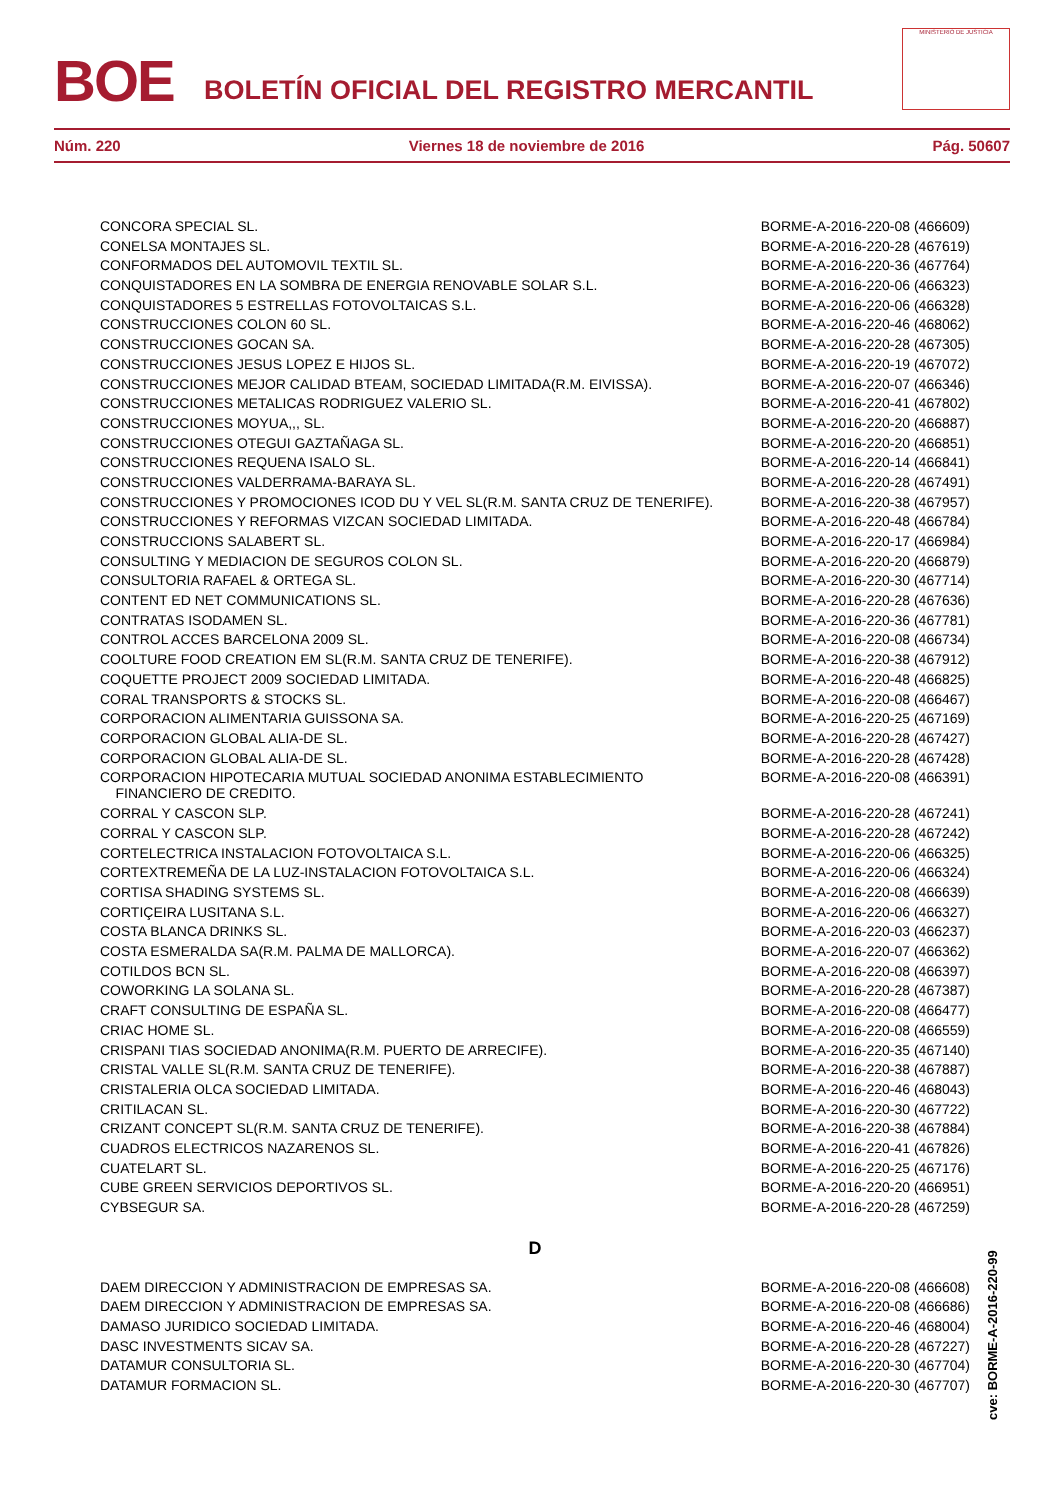BOE
BOLETÍN OFICIAL DEL REGISTRO MERCANTIL
MINISTERIO DE JUSTICIA
Núm. 220 Viernes 18 de noviembre de 2016 Pág. 50607
| CONCORA SPECIAL SL. | BORME-A-2016-220-08 (466609) |
| CONELSA MONTAJES SL. | BORME-A-2016-220-28 (467619) |
| CONFORMADOS DEL AUTOMOVIL TEXTIL SL. | BORME-A-2016-220-36 (467764) |
| CONQUISTADORES EN LA SOMBRA DE ENERGIA RENOVABLE SOLAR S.L. | BORME-A-2016-220-06 (466323) |
| CONQUISTADORES 5 ESTRELLAS FOTOVOLTAICAS S.L. | BORME-A-2016-220-06 (466328) |
| CONSTRUCCIONES COLON 60 SL. | BORME-A-2016-220-46 (468062) |
| CONSTRUCCIONES GOCAN SA. | BORME-A-2016-220-28 (467305) |
| CONSTRUCCIONES JESUS LOPEZ E HIJOS SL. | BORME-A-2016-220-19 (467072) |
| CONSTRUCCIONES MEJOR CALIDAD BTEAM, SOCIEDAD LIMITADA(R.M. EIVISSA). | BORME-A-2016-220-07 (466346) |
| CONSTRUCCIONES METALICAS RODRIGUEZ VALERIO SL. | BORME-A-2016-220-41 (467802) |
| CONSTRUCCIONES MOYUA,,, SL. | BORME-A-2016-220-20 (466887) |
| CONSTRUCCIONES OTEGUI GAZTAÑAGA SL. | BORME-A-2016-220-20 (466851) |
| CONSTRUCCIONES REQUENA ISALO SL. | BORME-A-2016-220-14 (466841) |
| CONSTRUCCIONES VALDERRAMA-BARAYA SL. | BORME-A-2016-220-28 (467491) |
| CONSTRUCCIONES Y PROMOCIONES ICOD DU Y VEL SL(R.M. SANTA CRUZ DE TENERIFE). | BORME-A-2016-220-38 (467957) |
| CONSTRUCCIONES Y REFORMAS VIZCAN SOCIEDAD LIMITADA. | BORME-A-2016-220-48 (466784) |
| CONSTRUCCIONS SALABERT SL. | BORME-A-2016-220-17 (466984) |
| CONSULTING Y MEDIACION DE SEGUROS COLON SL. | BORME-A-2016-220-20 (466879) |
| CONSULTORIA RAFAEL & ORTEGA SL. | BORME-A-2016-220-30 (467714) |
| CONTENT ED NET COMMUNICATIONS SL. | BORME-A-2016-220-28 (467636) |
| CONTRATAS ISODAMEN SL. | BORME-A-2016-220-36 (467781) |
| CONTROL ACCES BARCELONA 2009 SL. | BORME-A-2016-220-08 (466734) |
| COOLTURE FOOD CREATION EM SL(R.M. SANTA CRUZ DE TENERIFE). | BORME-A-2016-220-38 (467912) |
| COQUETTE PROJECT 2009 SOCIEDAD LIMITADA. | BORME-A-2016-220-48 (466825) |
| CORAL TRANSPORTS & STOCKS SL. | BORME-A-2016-220-08 (466467) |
| CORPORACION ALIMENTARIA GUISSONA SA. | BORME-A-2016-220-25 (467169) |
| CORPORACION GLOBAL ALIA-DE SL. | BORME-A-2016-220-28 (467427) |
| CORPORACION GLOBAL ALIA-DE SL. | BORME-A-2016-220-28 (467428) |
| CORPORACION HIPOTECARIA MUTUAL SOCIEDAD ANONIMA ESTABLECIMIENTO FINANCIERO DE CREDITO. | BORME-A-2016-220-08 (466391) |
| CORRAL Y CASCON SLP. | BORME-A-2016-220-28 (467241) |
| CORRAL Y CASCON SLP. | BORME-A-2016-220-28 (467242) |
| CORTELECTRICA INSTALACION FOTOVOLTAICA S.L. | BORME-A-2016-220-06 (466325) |
| CORTEXTREMEÑA DE LA LUZ-INSTALACION FOTOVOLTAICA S.L. | BORME-A-2016-220-06 (466324) |
| CORTISA SHADING SYSTEMS SL. | BORME-A-2016-220-08 (466639) |
| CORTIÇEIRA LUSITANA S.L. | BORME-A-2016-220-06 (466327) |
| COSTA BLANCA DRINKS SL. | BORME-A-2016-220-03 (466237) |
| COSTA ESMERALDA SA(R.M. PALMA DE MALLORCA). | BORME-A-2016-220-07 (466362) |
| COTILDOS BCN SL. | BORME-A-2016-220-08 (466397) |
| COWORKING LA SOLANA SL. | BORME-A-2016-220-28 (467387) |
| CRAFT CONSULTING DE ESPAÑA SL. | BORME-A-2016-220-08 (466477) |
| CRIAC HOME SL. | BORME-A-2016-220-08 (466559) |
| CRISPANI TIAS SOCIEDAD ANONIMA(R.M. PUERTO DE ARRECIFE). | BORME-A-2016-220-35 (467140) |
| CRISTAL VALLE SL(R.M. SANTA CRUZ DE TENERIFE). | BORME-A-2016-220-38 (467887) |
| CRISTALERIA OLCA SOCIEDAD LIMITADA. | BORME-A-2016-220-46 (468043) |
| CRITILACAN SL. | BORME-A-2016-220-30 (467722) |
| CRIZANT CONCEPT SL(R.M. SANTA CRUZ DE TENERIFE). | BORME-A-2016-220-38 (467884) |
| CUADROS ELECTRICOS NAZARENOS SL. | BORME-A-2016-220-41 (467826) |
| CUATELART SL. | BORME-A-2016-220-25 (467176) |
| CUBE GREEN SERVICIOS DEPORTIVOS SL. | BORME-A-2016-220-20 (466951) |
| CYBSEGUR SA. | BORME-A-2016-220-28 (467259) |
| D | |
| DAEM DIRECCION Y ADMINISTRACION DE EMPRESAS SA. | BORME-A-2016-220-08 (466608) |
| DAEM DIRECCION Y ADMINISTRACION DE EMPRESAS SA. | BORME-A-2016-220-08 (466686) |
| DAMASO JURIDICO SOCIEDAD LIMITADA. | BORME-A-2016-220-46 (468004) |
| DASC INVESTMENTS SICAV SA. | BORME-A-2016-220-28 (467227) |
| DATAMUR CONSULTORIA SL. | BORME-A-2016-220-30 (467704) |
| DATAMUR FORMACION SL. | BORME-A-2016-220-30 (467707) |
cve: BORME-A-2016-220-99